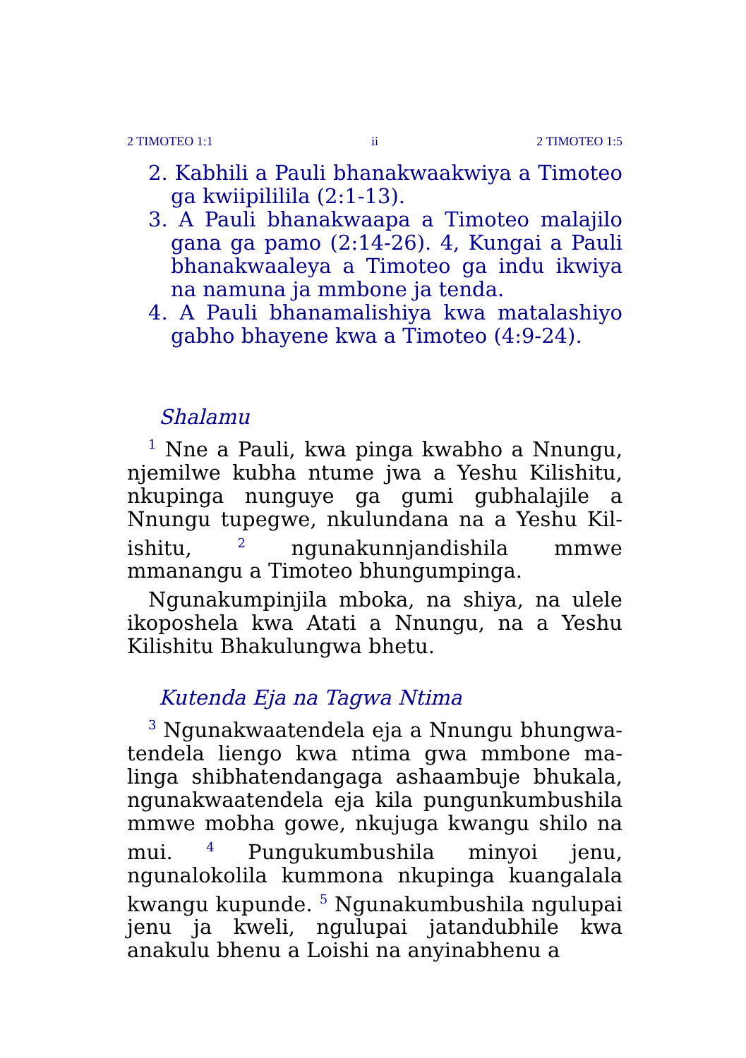2 TIMOTEO 1:1 ii 2 TIMOTEO 1:5
2. Kabhili a Pauli bhanakwaakwiya a Timoteo ga kwiipilililа (2:1-13).
3. A Pauli bhanakwaapa a Timoteo malajilo gana ga pamo (2:14-26). 4, Kungai a Pauli bhanakwaaleya a Timoteo ga indu ikwiya na namuna ja mmbone ja tenda.
4. A Pauli bhanamalishiya kwa matalashiyo gabho bhayene kwa a Timoteo (4:9-24).
Shalamu
<sup>1</sup> Nne a Pauli, kwa pinga kwabho a Nnungu, njemilwe kubha ntume jwa a Yeshu Kil­ishitu, nkupinga nunguye ga gumi gubhalajile a Nnungu tupegwe, nkulundana na a Yeshu Kil­ishitu, <sup>2</sup> ngunakunnjandishila mmwe mmanangu a Timoteo bhungumpinga.
Ngunakumpinjila mboka, na shiya, na ulele ikoposhela kwa Atati a Nnungu, na a Yeshu Kilishitu Bhakulungwa bhetu.
Kutenda Eja na Tagwa Ntima
<sup>3</sup> Ngunakwaatendela eja a Nnungu bhungwa­tendela liengo kwa ntima gwa mmbone ma­linga shibhatendangaga ashaambuje bhukala, ngunakwaatendela eja kila pungunkumbushila mmwe mobha gowe, nkujuga kwangu shilo na mui. <sup>4</sup> Pungukumbushila minyoi jenu, ngunalokolila kummona nkupinga kuangalala kwangu kupunde. <sup>5</sup> Ngunakumbushila ngulu­pai jenu ja kweli, ngulupai jatandubhile kwa anakulu bhenu a Loishi na anyinabhenu a